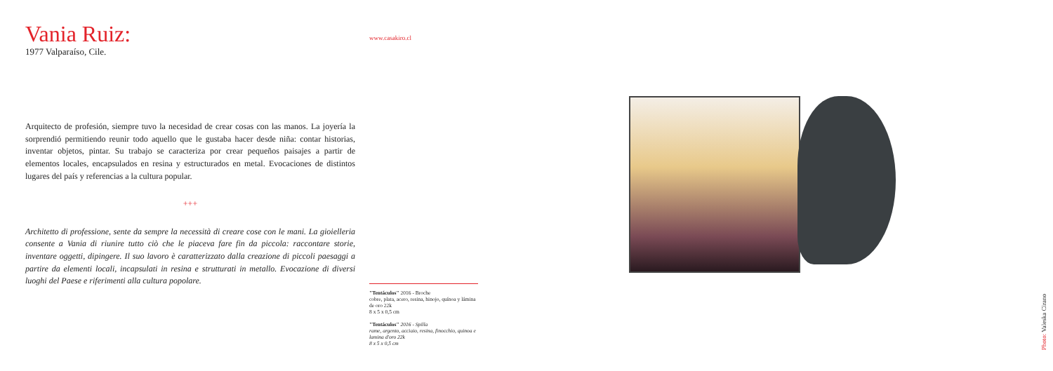Vania Ruiz:
1977 Valparaíso, Cile.
Arquitecto de profesión, siempre tuvo la necesidad de crear cosas con las manos. La joyería la sorprendió permitiendo reunir todo aquello que le gustaba hacer desde niña: contar historias, inventar objetos, pintar. Su trabajo se caracteriza por crear pequeños paisajes a partir de elementos locales, encapsulados en resina y estructurados en metal. Evocaciones de distintos lugares del país y referencias a la cultura popular.
+++
Architetto di professione, sente da sempre la necessità di creare cose con le mani. La gioielleria consente a Vania di riunire tutto ciò che le piaceva fare fin da piccola: raccontare storie, inventare oggetti, dipingere. Il suo lavoro è caratterizzato dalla creazione di piccoli paesaggi a partire da elementi locali, incapsulati in resina e strutturati in metallo. Evocazione di diversi luoghi del Paese e riferimenti alla cultura popolare.
www.casakiro.cl
"Tentáculos" 2016 - Broche
cobre, plata, acero, resina, hinojo, quínoa y lámina de oro 22k
8 x 5 x 0,5 cm
"Tentáculos" 2016 - Spilla
rame, argento, acciaio, resina, finocchio, quinoa e lamina d'oro 22k
8 x 5 x 0,5 cm
Photo: Valeska Cirano